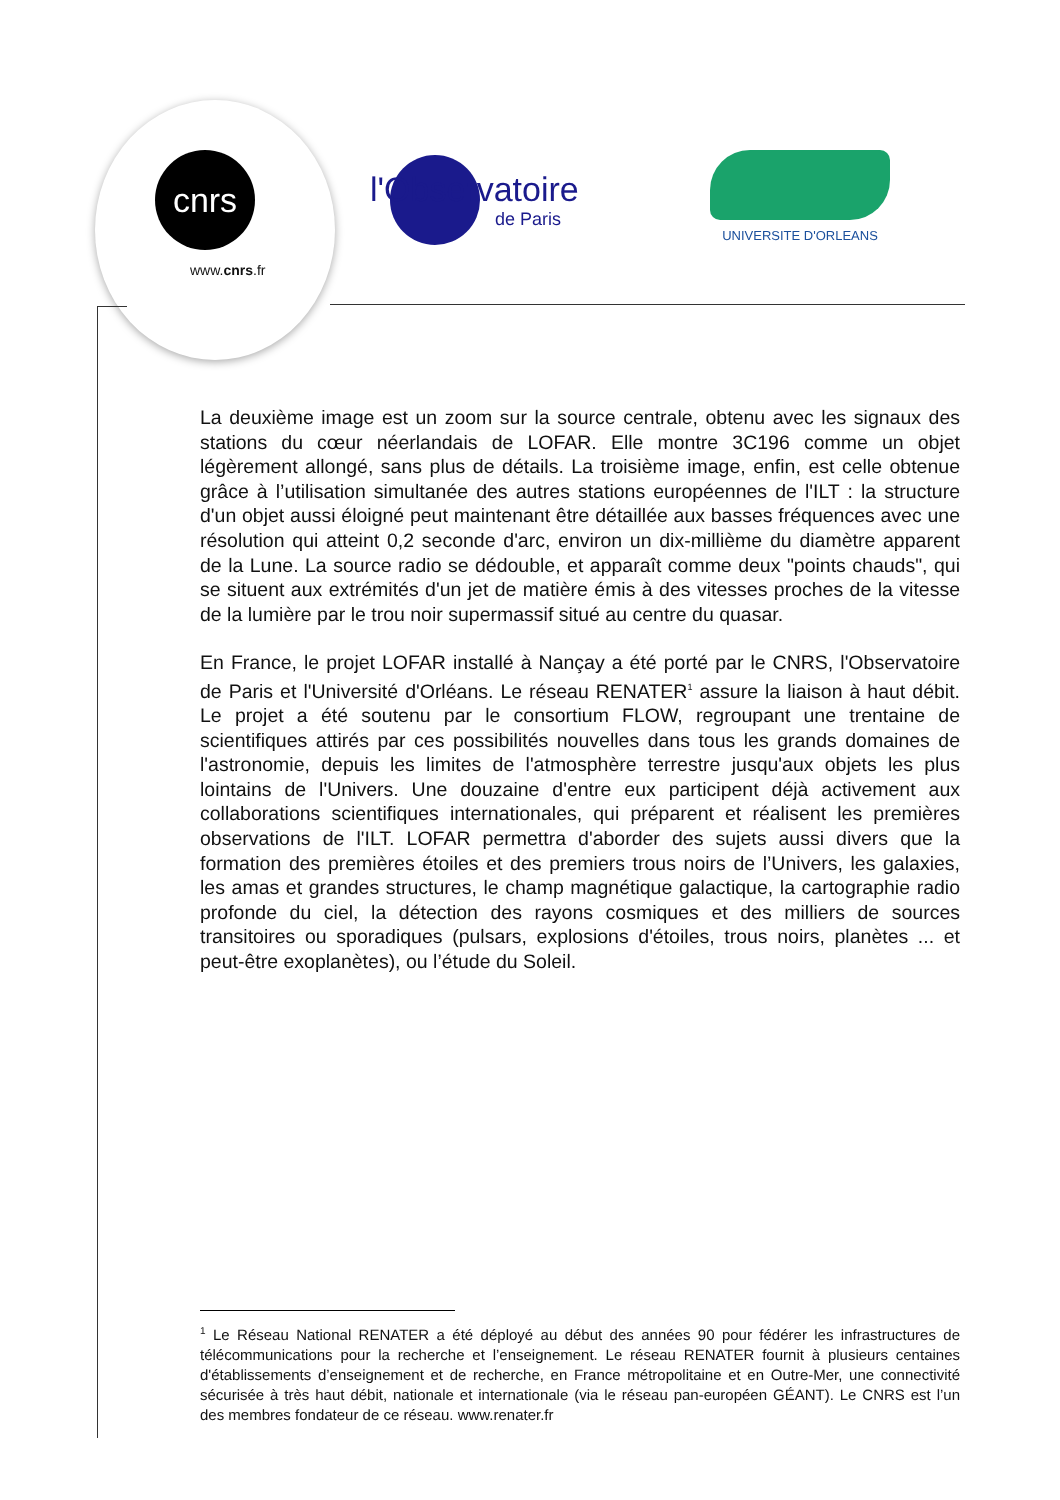cnrs
www.cnrs.fr
l'Observatoire
de Paris
UNIVERSITE D'ORLEANS
La deuxième image est un zoom sur la source centrale, obtenu avec les signaux des stations du cœur néerlandais de LOFAR. Elle montre 3C196 comme un objet légèrement allongé, sans plus de détails. La troisième image, enfin, est celle obtenue grâce à l’utilisation simultanée des autres stations européennes de l'ILT : la structure d'un objet aussi éloigné peut maintenant être détaillée aux basses fréquences avec une résolution qui atteint 0,2 seconde d'arc, environ un dix-millième du diamètre apparent de la Lune. La source radio se dédouble, et apparaît comme deux "points chauds", qui se situent aux extrémités d'un jet de matière émis à des vitesses proches de la vitesse de la lumière par le trou noir supermassif situé au centre du quasar.
En France, le projet LOFAR installé à Nançay a été porté par le CNRS, l'Observatoire de Paris et l'Université d'Orléans. Le réseau RENATER<sup>1</sup> assure la liaison à haut débit. Le projet a été soutenu par le consortium FLOW, regroupant une trentaine de scientifiques attirés par ces possibilités nouvelles dans tous les grands domaines de l'astronomie, depuis les limites de l'atmosphère terrestre jusqu'aux objets les plus lointains de l'Univers. Une douzaine d'entre eux participent déjà activement aux collaborations scientifiques internationales, qui préparent et réalisent les premières observations de l'ILT. LOFAR permettra d'aborder des sujets aussi divers que la formation des premières étoiles et des premiers trous noirs de l’Univers, les galaxies, les amas et grandes structures, le champ magnétique galactique, la cartographie radio profonde du ciel, la détection des rayons cosmiques et des milliers de sources transitoires ou sporadiques (pulsars, explosions d'étoiles, trous noirs, planètes ... et peut-être exoplanètes), ou l’étude du Soleil.
<sup>1</sup> Le Réseau National RENATER a été déployé au début des années 90 pour fédérer les infrastructures de télécommunications pour la recherche et l’enseignement. Le réseau RENATER fournit à plusieurs centaines d'établissements d’enseignement et de recherche, en France métropolitaine et en Outre-Mer, une connectivité sécurisée à très haut débit, nationale et internationale (via le réseau pan-européen GÉANT). Le CNRS est l’un des membres fondateur de ce réseau. www.renater.fr